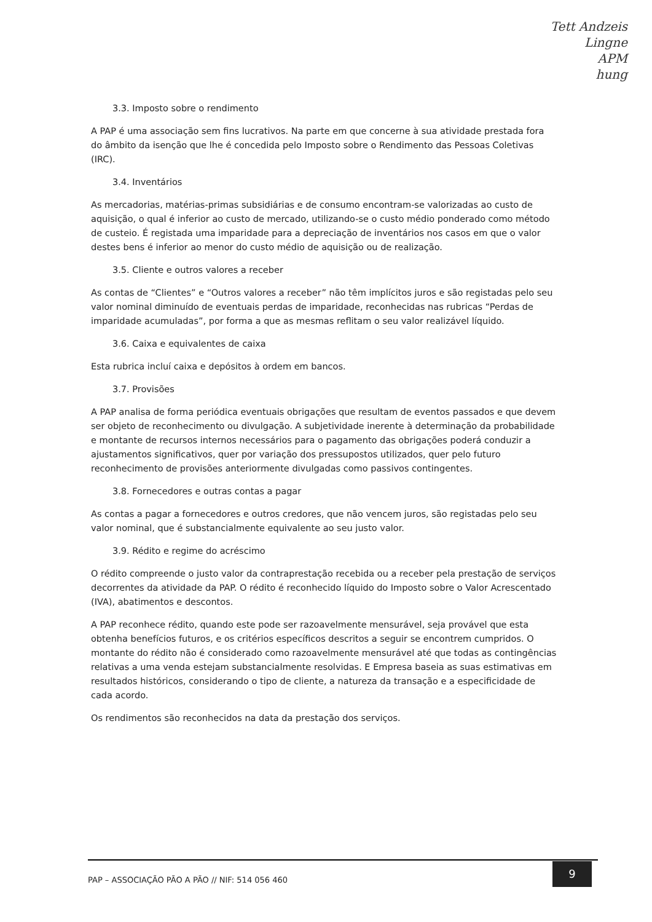Tett Andzeis
Lingne
APM
hung
3.3. Imposto sobre o rendimento
A PAP é uma associação sem fins lucrativos. Na parte em que concerne à sua atividade prestada fora do âmbito da isenção que lhe é concedida pelo Imposto sobre o Rendimento das Pessoas Coletivas (IRC).
3.4. Inventários
As mercadorias, matérias-primas subsidiárias e de consumo encontram-se valorizadas ao custo de aquisição, o qual é inferior ao custo de mercado, utilizando-se o custo médio ponderado como método de custeio. É registada uma imparidade para a depreciação de inventários nos casos em que o valor destes bens é inferior ao menor do custo médio de aquisição ou de realização.
3.5. Cliente e outros valores a receber
As contas de “Clientes” e “Outros valores a receber” não têm implícitos juros e são registadas pelo seu valor nominal diminuído de eventuais perdas de imparidade, reconhecidas nas rubricas “Perdas de imparidade acumuladas”, por forma a que as mesmas reflitam o seu valor realizável líquido.
3.6. Caixa e equivalentes de caixa
Esta rubrica incluí caixa e depósitos à ordem em bancos.
3.7. Provisões
A PAP analisa de forma periódica eventuais obrigações que resultam de eventos passados e que devem ser objeto de reconhecimento ou divulgação. A subjetividade inerente à determinação da probabilidade e montante de recursos internos necessários para o pagamento das obrigações poderá conduzir a ajustamentos significativos, quer por variação dos pressupostos utilizados, quer pelo futuro reconhecimento de provisões anteriormente divulgadas como passivos contingentes.
3.8. Fornecedores e outras contas a pagar
As contas a pagar a fornecedores e outros credores, que não vencem juros, são registadas pelo seu valor nominal, que é substancialmente equivalente ao seu justo valor.
3.9. Rédito e regime do acréscimo
O rédito compreende o justo valor da contraprestação recebida ou a receber pela prestação de serviços decorrentes da atividade da PAP. O rédito é reconhecido líquido do Imposto sobre o Valor Acrescentado (IVA), abatimentos e descontos.
A PAP reconhece rédito, quando este pode ser razoavelmente mensurável, seja provável que esta obtenha benefícios futuros, e os critérios específicos descritos a seguir se encontrem cumpridos. O montante do rédito não é considerado como razoavelmente mensurável até que todas as contingências relativas a uma venda estejam substancialmente resolvidas. E Empresa baseia as suas estimativas em resultados históricos, considerando o tipo de cliente, a natureza da transação e a especificidade de cada acordo.
Os rendimentos são reconhecidos na data da prestação dos serviços.
PAP – ASSOCIAÇÃO PÃO A PÃO // NIF: 514 056 460 9